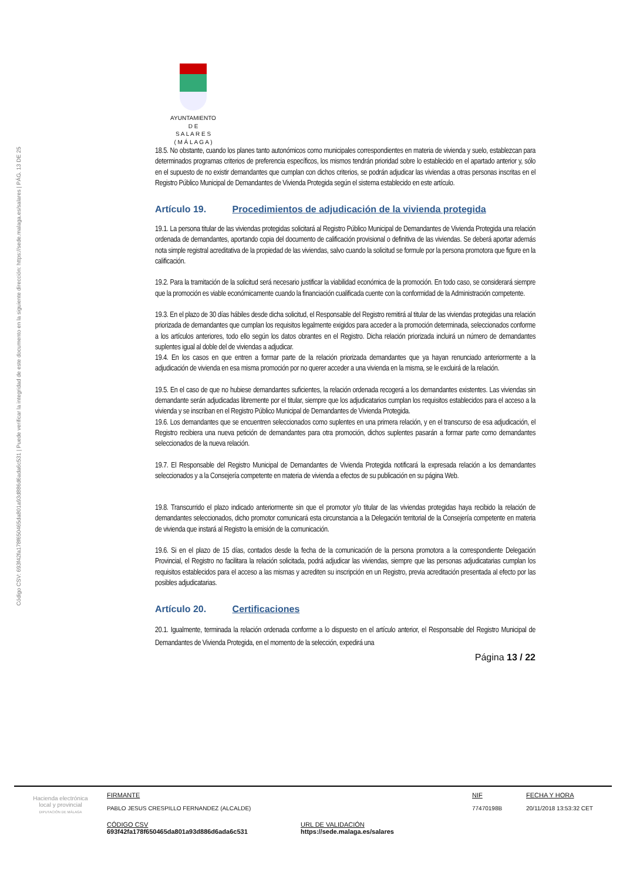Código CSV: 693f42fa178f650465da801a93d886d6ada6c531 | Puede verificar la integridad de este documento en la siguiente dirección: https://sede.malaga.es/salares | PÁG. 13 DE 25
AYUNTAMIENTO
D E
S A L A R E S
( M Á L A G A )
18.5. No obstante, cuando los planes tanto autonómicos como municipales correspondientes en materia de vivienda y suelo, establezcan para determinados programas criterios de preferencia específicos, los mismos tendrán prioridad sobre lo establecido en el apartado anterior y, sólo en el supuesto de no existir demandantes que cumplan con dichos criterios, se podrán adjudicar las viviendas a otras personas inscritas en el Registro Público Municipal de Demandantes de Vivienda Protegida según el sistema establecido en este artículo.
Artículo 19. Procedimientos de adjudicación de la vivienda protegida
19.1. La persona titular de las viviendas protegidas solicitará al Registro Público Municipal de Demandantes de Vivienda Protegida una relación ordenada de demandantes, aportando copia del documento de calificación provisional o definitiva de las viviendas. Se deberá aportar además nota simple registral acreditativa de la propiedad de las viviendas, salvo cuando la solicitud se formule por la persona promotora que figure en la calificación.
19.2. Para la tramitación de la solicitud será necesario justificar la viabilidad económica de la promoción. En todo caso, se considerará siempre que la promoción es viable económicamente cuando la financiación cualificada cuente con la conformidad de la Administración competente.
19.3. En el plazo de 30 días hábiles desde dicha solicitud, el Responsable del Registro remitirá al titular de las viviendas protegidas una relación priorizada de demandantes que cumplan los requisitos legalmente exigidos para acceder a la promoción determinada, seleccionados conforme a los artículos anteriores, todo ello según los datos obrantes en el Registro. Dicha relación priorizada incluirá un número de demandantes suplentes igual al doble del de viviendas a adjudicar.
19.4. En los casos en que entren a formar parte de la relación priorizada demandantes que ya hayan renunciado anteriormente a la adjudicación de vivienda en esa misma promoción por no querer acceder a una vivienda en la misma, se le excluirá de la relación.
19.5. En el caso de que no hubiese demandantes suficientes, la relación ordenada recogerá a los demandantes existentes. Las viviendas sin demandante serán adjudicadas libremente por el titular, siempre que los adjudicatarios cumplan los requisitos establecidos para el acceso a la vivienda y se inscriban en el Registro Público Municipal de Demandantes de Vivienda Protegida.
19.6. Los demandantes que se encuentren seleccionados como suplentes en una primera relación, y en el transcurso de esa adjudicación, el Registro recibiera una nueva petición de demandantes para otra promoción, dichos suplentes pasarán a formar parte como demandantes seleccionados de la nueva relación.
19.7. El Responsable del Registro Municipal de Demandantes de Vivienda Protegida notificará la expresada relación a los demandantes seleccionados y a la Consejería competente en materia de vivienda a efectos de su publicación en su página Web.
19.8. Transcurrido el plazo indicado anteriormente sin que el promotor y/o titular de las viviendas protegidas haya recibido la relación de demandantes seleccionados, dicho promotor comunicará esta circunstancia a la Delegación territorial de la Consejería competente en materia de vivienda que instará al Registro la emisión de la comunicación.
19.6. Si en el plazo de 15 días, contados desde la fecha de la comunicación de la persona promotora a la correspondiente Delegación Provincial, el Registro no facilitara la relación solicitada, podrá adjudicar las viviendas, siempre que las personas adjudicatarias cumplan los requisitos establecidos para el acceso a las mismas y acrediten su inscripción en un Registro, previa acreditación presentada al efecto por las posibles adjudicatarias.
Artículo 20. Certificaciones
20.1. Igualmente, terminada la relación ordenada conforme a lo dispuesto en el artículo anterior, el Responsable del Registro Municipal de Demandantes de Vivienda Protegida, en el momento de la selección, expedirá una
Página 13 / 22
Hacienda electrónica
local y provincial
DIPUTACIÓN DE MÁLAGA
FIRMANTE
PABLO JESUS CRESPILLO FERNANDEZ (ALCALDE)
NIF
77470198B
FECHA Y HORA
20/11/2018 13:53:32 CET
CÓDIGO CSV
693f42fa178f650465da801a93d886d6ada6c531
URL DE VALIDACIÓN
https://sede.malaga.es/salares